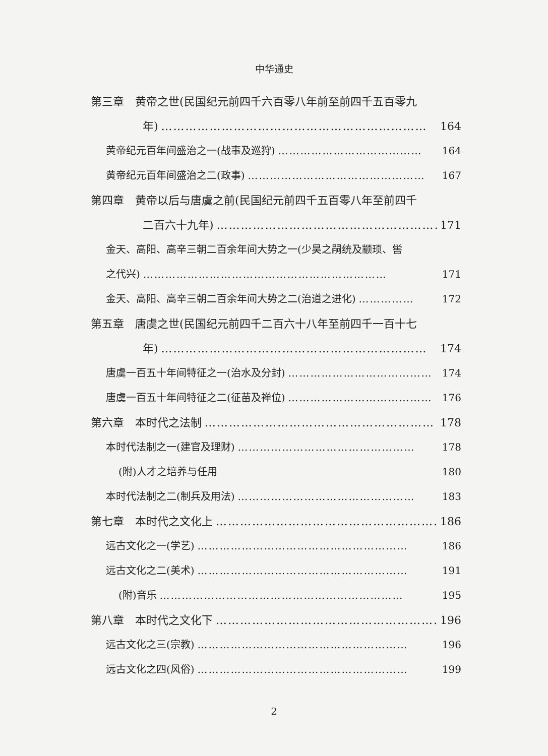中华通史
第三章　黄帝之世(民国纪元前四千六百零八年前至前四千五百零九
年) ………………………………………………………… 164
黄帝纪元百年间盛治之一(战事及巡狩) ………………………………… 164
黄帝纪元百年间盛治之二(政事) ………………………………………… 167
第四章　黄帝以后与唐虞之前(民国纪元前四千五百零八年至前四千
二百六十九年) ………………………………………………… 171
金天、高阳、高辛三朝二百余年间大势之一(少昊之嗣统及颛顼、喾
之代兴) ………………………………………………………… 171
金天、高阳、高辛三朝二百余年间大势之二(治道之进化) …………… 172
第五章　唐虞之世(民国纪元前四千二百六十八年至前四千一百十七
年) ………………………………………………………… 174
唐虞一百五十年间特征之一(治水及分封) ………………………………… 174
唐虞一百五十年间特征之二(征苗及禅位) ………………………………… 176
第六章　本时代之法制 ………………………………………………… 178
本时代法制之一(建官及理财) ………………………………………… 178
(附)人才之培养与任用　　　　　　　　　　　　　　　　　　　 180
本时代法制之二(制兵及用法) ………………………………………… 183
第七章　本时代之文化上 ………………………………………………… 186
远古文化之一(学艺) ………………………………………………… 186
远古文化之二(美术) ………………………………………………… 191
(附)音乐 ………………………………………………………… 195
第八章　本时代之文化下 ………………………………………………… 196
远古文化之三(宗教) ………………………………………………… 196
远古文化之四(风俗) ………………………………………………… 199
2